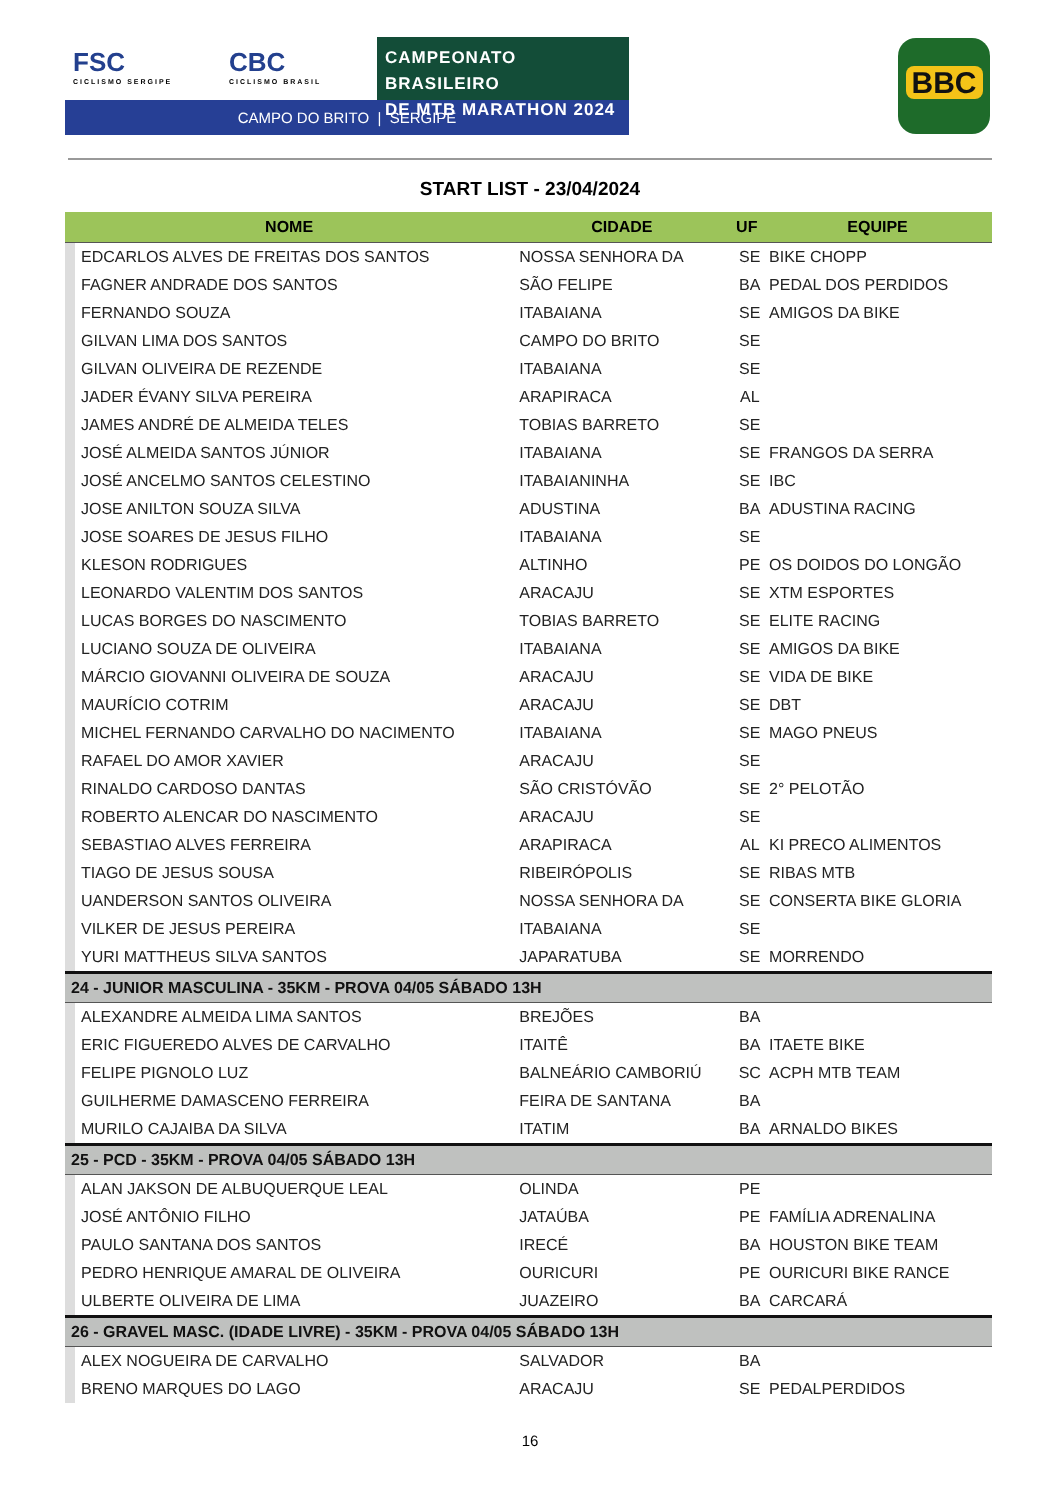FSC
CICLISMO SERGIPE
CBC
CICLISMO BRASIL
CAMPEONATO BRASILEIRO
DE MTB MARATHON 2024
CAMPO DO BRITO | SERGIPE
BBC
START LIST - 23/04/2024
| NOME | | CIDADE | UF | EQUIPE |
| --- | --- | --- | --- | --- |
| | EDCARLOS ALVES DE FREITAS DOS SANTOS | NOSSA SENHORA DA | SE | BIKE CHOPP |
| | FAGNER ANDRADE DOS SANTOS | SÃO FELIPE | BA | PEDAL DOS PERDIDOS |
| | FERNANDO SOUZA | ITABAIANA | SE | AMIGOS DA BIKE |
| | GILVAN LIMA DOS SANTOS | CAMPO DO BRITO | SE | |
| | GILVAN OLIVEIRA DE REZENDE | ITABAIANA | SE | |
| | JADER ÉVANY SILVA PEREIRA | ARAPIRACA | AL | |
| | JAMES ANDRÉ DE ALMEIDA TELES | TOBIAS BARRETO | SE | |
| | JOSÉ ALMEIDA SANTOS JÚNIOR | ITABAIANA | SE | FRANGOS DA SERRA |
| | JOSÉ ANCELMO SANTOS CELESTINO | ITABAIANINHA | SE | IBC |
| | JOSE ANILTON SOUZA SILVA | ADUSTINA | BA | ADUSTINA RACING |
| | JOSE SOARES DE JESUS FILHO | ITABAIANA | SE | |
| | KLESON RODRIGUES | ALTINHO | PE | OS DOIDOS DO LONGÃO |
| | LEONARDO VALENTIM DOS SANTOS | ARACAJU | SE | XTM ESPORTES |
| | LUCAS BORGES DO NASCIMENTO | TOBIAS BARRETO | SE | ELITE RACING |
| | LUCIANO SOUZA DE OLIVEIRA | ITABAIANA | SE | AMIGOS DA BIKE |
| | MÁRCIO GIOVANNI OLIVEIRA DE SOUZA | ARACAJU | SE | VIDA DE BIKE |
| | MAURÍCIO COTRIM | ARACAJU | SE | DBT |
| | MICHEL FERNANDO CARVALHO DO NACIMENTO | ITABAIANA | SE | MAGO PNEUS |
| | RAFAEL DO AMOR XAVIER | ARACAJU | SE | |
| | RINALDO CARDOSO DANTAS | SÃO CRISTÓVÃO | SE | 2° PELOTÃO |
| | ROBERTO ALENCAR DO NASCIMENTO | ARACAJU | SE | |
| | SEBASTIAO ALVES FERREIRA | ARAPIRACA | AL | KI PRECO ALIMENTOS |
| | TIAGO DE JESUS SOUSA | RIBEIRÓPOLIS | SE | RIBAS MTB |
| | UANDERSON SANTOS OLIVEIRA | NOSSA SENHORA DA | SE | CONSERTA BIKE GLORIA |
| | VILKER DE JESUS PEREIRA | ITABAIANA | SE | |
| | YURI MATTHEUS SILVA SANTOS | JAPARATUBA | SE | MORRENDO |
| 24 - JUNIOR MASCULINA - 35KM - PROVA 04/05 SÁBADO 13H | | | | |
| | ALEXANDRE ALMEIDA LIMA SANTOS | BREJÕES | BA | |
| | ERIC FIGUEREDO ALVES DE CARVALHO | ITAITÊ | BA | ITAETE BIKE |
| | FELIPE PIGNOLO LUZ | BALNEÁRIO CAMBORIÚ | SC | ACPH MTB TEAM |
| | GUILHERME DAMASCENO FERREIRA | FEIRA DE SANTANA | BA | |
| | MURILO CAJAIBA DA SILVA | ITATIM | BA | ARNALDO BIKES |
| 25 - PCD - 35KM - PROVA 04/05 SÁBADO 13H | | | | |
| | ALAN JAKSON DE ALBUQUERQUE LEAL | OLINDA | PE | |
| | JOSÉ ANTÔNIO FILHO | JATAÚBA | PE | FAMÍLIA ADRENALINA |
| | PAULO SANTANA DOS SANTOS | IRECÉ | BA | HOUSTON BIKE TEAM |
| | PEDRO HENRIQUE AMARAL DE OLIVEIRA | OURICURI | PE | OURICURI BIKE RANCE |
| | ULBERTE OLIVEIRA DE LIMA | JUAZEIRO | BA | CARCARÁ |
| 26 - GRAVEL MASC. (IDADE LIVRE) - 35KM - PROVA 04/05 SÁBADO 13H | | | | |
| | ALEX NOGUEIRA DE CARVALHO | SALVADOR | BA | |
| | BRENO MARQUES DO LAGO | ARACAJU | SE | PEDALPERDIDOS |
16